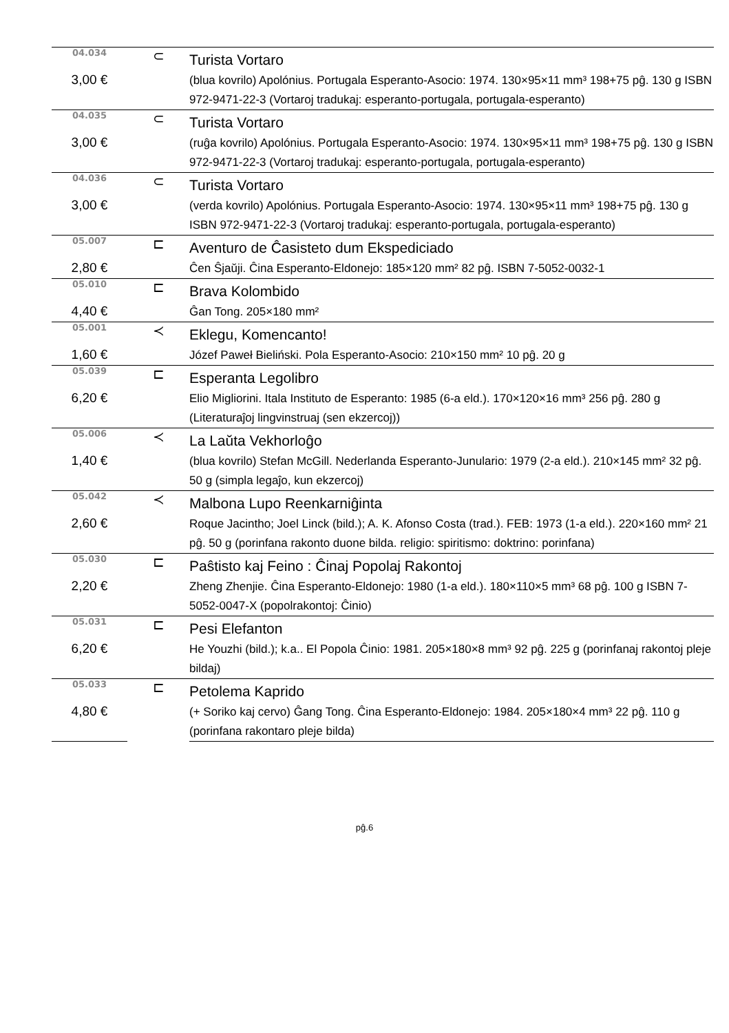| 04.034 | ⊂ | Turista Vortaro |
| 3,00 € | | (blua kovrilo) Apolónius. Portugala Esperanto-Asocio: 1974. 130×95×11 mm³ 198+75 pĝ. 130 g ISBN 972-9471-22-3 (Vortaroj tradukaj: esperanto-portugala, portugala-esperanto) |
| 04.035 | ⊂ | Turista Vortaro |
| 3,00 € | | (ruĝa kovrilo) Apolónius. Portugala Esperanto-Asocio: 1974. 130×95×11 mm³ 198+75 pĝ. 130 g ISBN 972-9471-22-3 (Vortaroj tradukaj: esperanto-portugala, portugala-esperanto) |
| 04.036 | ⊂ | Turista Vortaro |
| 3,00 € | | (verda kovrilo) Apolónius. Portugala Esperanto-Asocio: 1974. 130×95×11 mm³ 198+75 pĝ. 130 g ISBN 972-9471-22-3 (Vortaroj tradukaj: esperanto-portugala, portugala-esperanto) |
| 05.007 | ⊏ | Aventuro de Ĉasisteto dum Ekspediciado |
| 2,80 € | | Ĉen Ŝjaŭji. Ĉina Esperanto-Eldonejo: 185×120 mm² 82 pĝ. ISBN 7-5052-0032-1 |
| 05.010 | ⊏ | Brava Kolombido |
| 4,40 € | | Ĝan Tong. 205×180 mm² |
| 05.001 | ≺ | Eklegu, Komencanto! |
| 1,60 € | | Józef Paweł Bieliński. Pola Esperanto-Asocio: 210×150 mm² 10 pĝ. 20 g |
| 05.039 | ⊏ | Esperanta Legolibro |
| 6,20 € | | Elio Migliorini. Itala Instituto de Esperanto: 1985 (6-a eld.). 170×120×16 mm³ 256 pĝ. 280 g (Literaturaĵoj lingvinstruaj (sen ekzercoj)) |
| 05.006 | ≺ | La Laŭta Vekhorloĝo |
| 1,40 € | | (blua kovrilo) Stefan McGill. Nederlanda Esperanto-Junulario: 1979 (2-a eld.). 210×145 mm² 32 pĝ. 50 g (simpla legaĵo, kun ekzercoj) |
| 05.042 | ≺ | Malbona Lupo Reenkarniĝinta |
| 2,60 € | | Roque Jacintho; Joel Linck (bild.); A. K. Afonso Costa (trad.). FEB: 1973 (1-a eld.). 220×160 mm² 21 pĝ. 50 g (porinfana rakonto duone bilda. religio: spiritismo: doktrino: porinfana) |
| 05.030 | ⊏ | Paŝtisto kaj Feino : Ĉinaj Popolaj Rakontoj |
| 2,20 € | | Zheng Zhenjie. Ĉina Esperanto-Eldonejo: 1980 (1-a eld.). 180×110×5 mm³ 68 pĝ. 100 g ISBN 7-5052-0047-X (popolrakontoj: Ĉinio) |
| 05.031 | ⊏ | Pesi Elefanton |
| 6,20 € | | He Youzhi (bild.); k.a.. El Popola Ĉinio: 1981. 205×180×8 mm³ 92 pĝ. 225 g (porinfanaj rakontoj pleje bildaj) |
| 05.033 | ⊏ | Petolema Kaprido |
| 4,80 € | | (+ Soriko kaj cervo) Ĝang Tong. Ĉina Esperanto-Eldonejo: 1984. 205×180×4 mm³ 22 pĝ. 110 g (porinfana rakontaro pleje bilda) |
pĝ.6